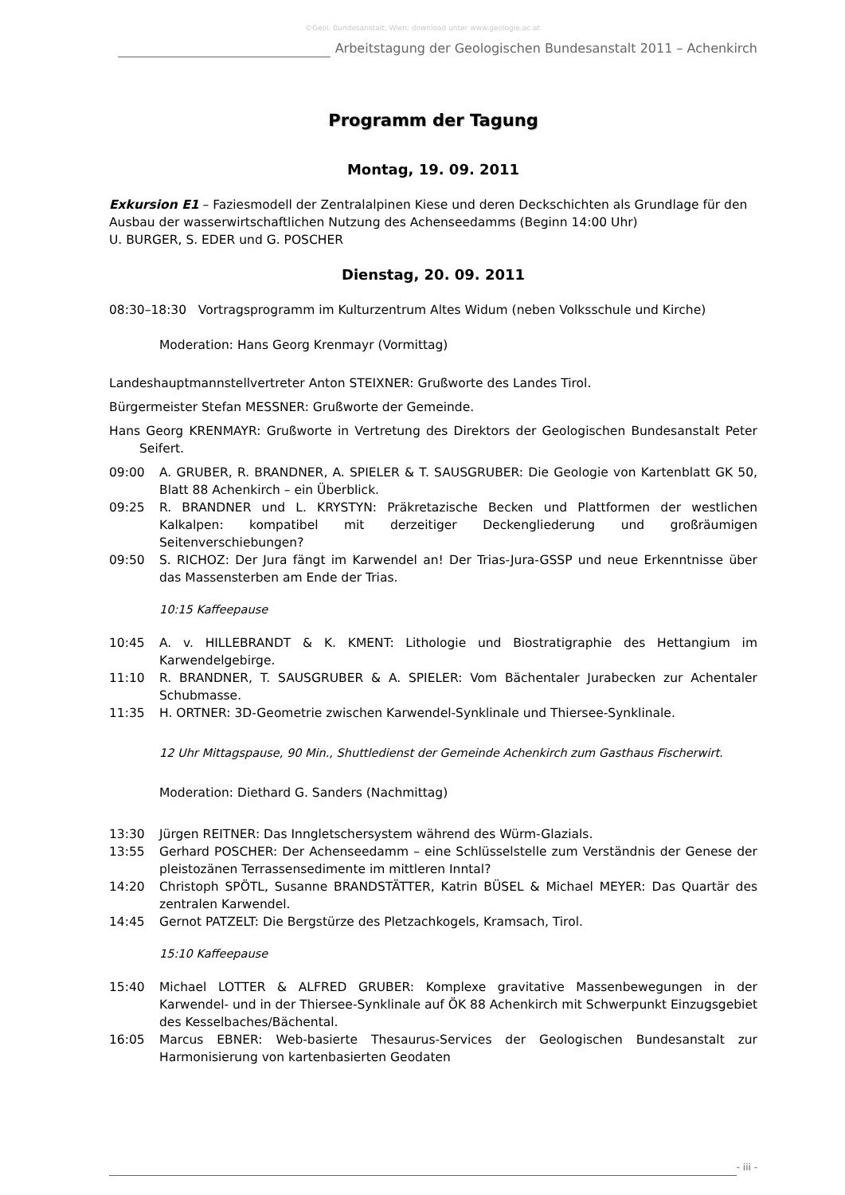©Geol. Bundesanstalt, Wien; download unter www.geologie.ac.at
Arbeitstagung der Geologischen Bundesanstalt 2011 – Achenkirch
Programm der Tagung
Montag, 19. 09. 2011
Exkursion E1 – Faziesmodell der Zentralalpinen Kiese und deren Deckschichten als Grundlage für den Ausbau der wasserwirtschaftlichen Nutzung des Achenseedamms (Beginn 14:00 Uhr)
U. BURGER, S. EDER und G. POSCHER
Dienstag, 20. 09. 2011
08:30–18:30 Vortragsprogramm im Kulturzentrum Altes Widum (neben Volksschule und Kirche)
Moderation: Hans Georg Krenmayr (Vormittag)
Landeshauptmannstellvertreter Anton STEIXNER: Grußworte des Landes Tirol.
Bürgermeister Stefan MESSNER: Grußworte der Gemeinde.
Hans Georg KRENMAYR: Grußworte in Vertretung des Direktors der Geologischen Bundesanstalt Peter Seifert.
09:00 A. GRUBER, R. BRANDNER, A. SPIELER & T. SAUSGRUBER: Die Geologie von Kartenblatt GK 50, Blatt 88 Achenkirch – ein Überblick.
09:25 R. BRANDNER und L. KRYSTYN: Präkretazische Becken und Plattformen der westlichen Kalkalpen: kompatibel mit derzeitiger Deckengliederung und großräumigen Seitenverschiebungen?
09:50 S. RICHOZ: Der Jura fängt im Karwendel an! Der Trias-Jura-GSSP und neue Erkenntnisse über das Massensterben am Ende der Trias.
10:15 Kaffeepause
10:45 A. v. HILLEBRANDT & K. KMENT: Lithologie und Biostratigraphie des Hettangium im Karwendelgebirge.
11:10 R. BRANDNER, T. SAUSGRUBER & A. SPIELER: Vom Bächentaler Jurabecken zur Achentaler Schubmasse.
11:35 H. ORTNER: 3D-Geometrie zwischen Karwendel-Synklinale und Thiersee-Synklinale.
12 Uhr Mittagspause, 90 Min., Shuttledienst der Gemeinde Achenkirch zum Gasthaus Fischerwirt.
Moderation: Diethard G. Sanders (Nachmittag)
13:30 Jürgen REITNER: Das Inngletschersystem während des Würm-Glazials.
13:55 Gerhard POSCHER: Der Achenseedamm – eine Schlüsselstelle zum Verständnis der Genese der pleistozänen Terrassensedimente im mittleren Inntal?
14:20 Christoph SPÖTL, Susanne BRANDSTÄTTER, Katrin BÜSEL & Michael MEYER: Das Quartär des zentralen Karwendel.
14:45 Gernot PATZELT: Die Bergstürze des Pletzachkogels, Kramsach, Tirol.
15:10 Kaffeepause
15:40 Michael LOTTER & ALFRED GRUBER: Komplexe gravitative Massenbewegungen in der Karwendel- und in der Thiersee-Synklinale auf ÖK 88 Achenkirch mit Schwerpunkt Einzugsgebiet des Kesselbaches/Bächental.
16:05 Marcus EBNER: Web-basierte Thesaurus-Services der Geologischen Bundesanstalt zur Harmonisierung von kartenbasierten Geodaten
- iii -